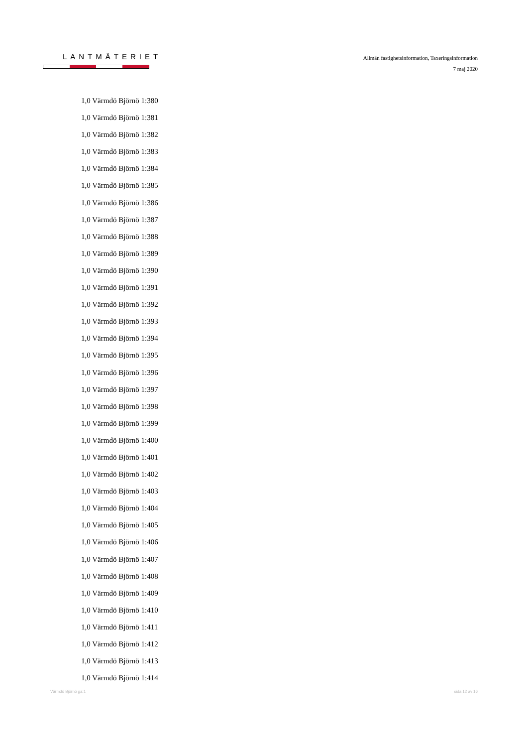LANTMÄTERIET
Allmän fastighetsinformation, Taxeringsinformation
7 maj 2020
1,0 Värmdö Björnö 1:380
1,0 Värmdö Björnö 1:381
1,0 Värmdö Björnö 1:382
1,0 Värmdö Björnö 1:383
1,0 Värmdö Björnö 1:384
1,0 Värmdö Björnö 1:385
1,0 Värmdö Björnö 1:386
1,0 Värmdö Björnö 1:387
1,0 Värmdö Björnö 1:388
1,0 Värmdö Björnö 1:389
1,0 Värmdö Björnö 1:390
1,0 Värmdö Björnö 1:391
1,0 Värmdö Björnö 1:392
1,0 Värmdö Björnö 1:393
1,0 Värmdö Björnö 1:394
1,0 Värmdö Björnö 1:395
1,0 Värmdö Björnö 1:396
1,0 Värmdö Björnö 1:397
1,0 Värmdö Björnö 1:398
1,0 Värmdö Björnö 1:399
1,0 Värmdö Björnö 1:400
1,0 Värmdö Björnö 1:401
1,0 Värmdö Björnö 1:402
1,0 Värmdö Björnö 1:403
1,0 Värmdö Björnö 1:404
1,0 Värmdö Björnö 1:405
1,0 Värmdö Björnö 1:406
1,0 Värmdö Björnö 1:407
1,0 Värmdö Björnö 1:408
1,0 Värmdö Björnö 1:409
1,0 Värmdö Björnö 1:410
1,0 Värmdö Björnö 1:411
1,0 Värmdö Björnö 1:412
1,0 Värmdö Björnö 1:413
1,0 Värmdö Björnö 1:414
Värmdö Björnö ga:1 sida 12 av 16